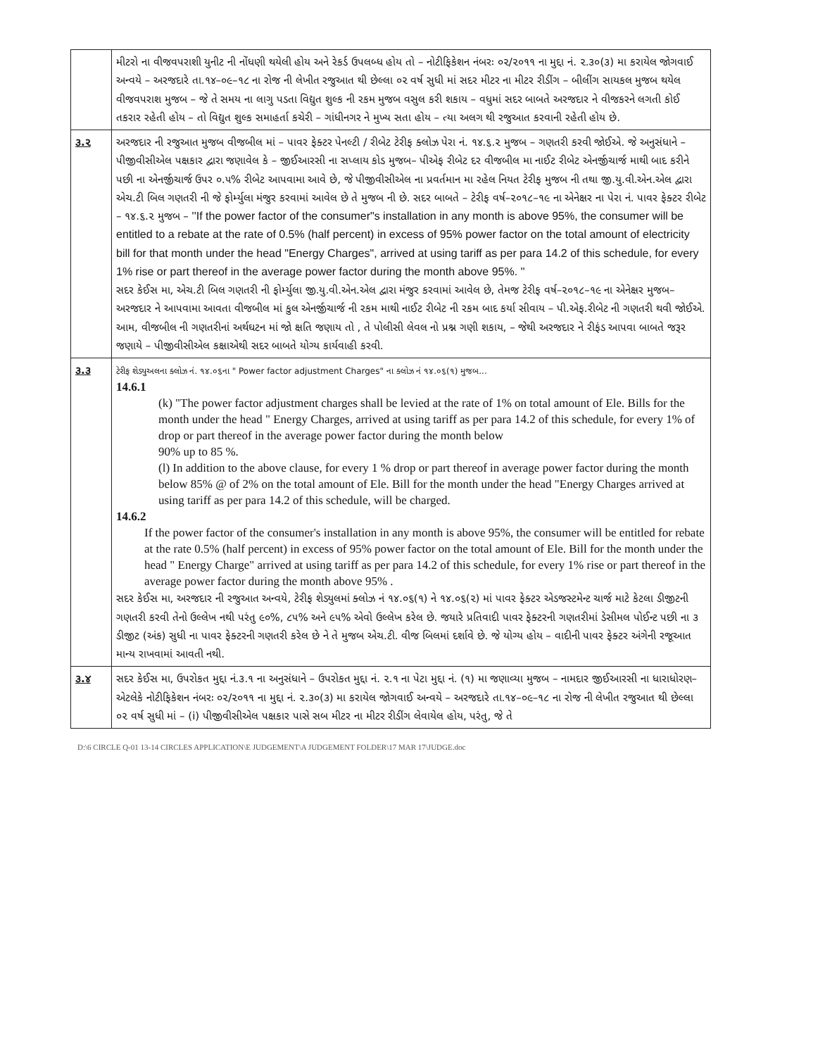| | મીટરો ના વીજવપરાશી યુનીટ ની નોંધણી થયેલી હોય અને રેકર્ડ ઉપલબ્ધ હોય તો – નોટીફિકેશન નંબરઃ ૦૨/૨૦૧૧ ના મુદ્દા નં. ૨.૩૦(૩) મા કરાયેલ જોગવાઈ અન્વયે – અરજદારે તા.૧૪–૦૯–૧૮ ના રોજ ની લેખીત રજુઆત થી છેલ્લા ૦૨ વર્ષ સુધી માં સદર મીટર ના મીટર રીડીંગ – બીલીંગ સાયકલ મુજબ થયેલ વીજવપરાશ મુજબ – જે તે સમય ના લાગુ પડતા વિદ્યુત શુલ્ક ની રકમ મુજબ વસુલ કરી શકાય – વધુમાં સદર બાબતે અરજદાર ને વીજકરને લગતી કોઈ તકરાર રહેતી હોય – તો વિદ્યુત શુલ્ક સમાહર્તા કચેરી – ગાંધીનગર ને મુખ્ય સતા હોય – ત્યા અલગ થી રજુઆત કરવાની રહેતી હોય છે. |
| ૩.૨ | અરજદાર ની રજુઆત મુજબ વીજબીલ માં – પાવર ફેક્ટર પેનલ્ટી / રીબેટ ટેરીફ ક્લોઝ પેરા નં. ૧૪.૬.૨ મુજબ – ગણતરી કરવી જોઈએ. જે અનુસંધાને – પીજીવીસીએલ પક્ષકાર દ્વારા જણાવેલ કે – જીઈઆરસી ના સપ્લાય કોડ મુજબ– પીએફ રીબેટ દર વીજબીલ મા નાઈટ રીબેટ એનર્જીચાર્જ માથી બાદ કરીને પછી ના એનર્જીચાર્જ ઉપર ૦.૫% રીબેટ આપવામા આવે છે, જે પીજીવીસીએલ ના પ્રવર્તમાન મા રહેલ નિયત ટેરીફ મુજબ ની તથા જી.યુ.વી.એન.એલ દ્વારા એચ.ટી બિલ ગણતરી ની જે ફોર્મ્યુલા મંજુર કરવામાં આવેલ છે તે મુજબ ની છે. સદર બાબતે – ટેરીફ વર્ષ–૨૦૧૮–૧૯ ના એનેક્ષર ના પેરા નં. પાવર ફેક્ટર રીબેટ – ૧૪.૬.૨ મુજબ – ''If the power factor of the consumer"s installation in any month is above 95%, the consumer will be entitled to a rebate at the rate of 0.5% (half percent) in excess of 95% power factor on the total amount of electricity bill for that month under the head "Energy Charges", arrived at using tariff as per para 14.2 of this schedule, for every 1% rise or part thereof in the average power factor during the month above 95%. '' સદર કેઈસ મા, એચ.ટી બિલ ગણતરી ની ફોર્મ્યુલા જી.યુ.વી.એન.એલ દ્વારા મંજુર કરવામાં આવેલ છે, તેમજ ટેરીફ વર્ષ–૨૦૧૮–૧૯ ના એનેક્ષર મુજબ– અરજદાર ને આપવામા આવતા વીજબીલ માં કુલ એનર્જીચાર્જ ની રકમ માથી નાઈટ રીબેટ ની રકમ બાદ કર્યા સીવાય – પી.એફ.રીબેટ ની ગણતરી થવી જોઈએ. આમ, વીજબીલ ની ગણતરીનાં અર્થઘટન માં જો ક્ષતિ જણાય તો , તે પોલીસી લેવલ નો પ્રશ્ન ગણી શકાય, – જેથી અરજદાર ને રીફંડ આપવા બાબતે જરૂર જણાયે – પીજીવીસીએલ કક્ષાએથી સદર બાબતે યોગ્ય કાર્યવાહી કરવી. |
| ૩.૩ | ટેરીફ શેડ્યુઅલના ક્લોઝ નં. ૧૪.૦૬ના " Power factor adjustment Charges" ના ક્લોઝ નં ૧૪.૦૬(૧) મુજબ... 14.6.1 (k) "The power factor adjustment charges shall be levied at the rate of 1% on total amount of Ele. Bills for the month under the head " Energy Charges, arrived at using tariff as per para 14.2 of this schedule, for every 1% of drop or part thereof in the average power factor during the month below 90% up to 85 %. (l) In addition to the above clause, for every 1 % drop or part thereof in average power factor during the month below 85% @ of 2% on the total amount of Ele. Bill for the month under the head "Energy Charges arrived at using tariff as per para 14.2 of this schedule, will be charged. 14.6.2 If the power factor of the consumer's installation in any month is above 95%, the consumer will be entitled for rebate at the rate 0.5% (half percent) in excess of 95% power factor on the total amount of Ele. Bill for the month under the head " Energy Charge" arrived at using tariff as per para 14.2 of this schedule, for every 1% rise or part thereof in the average power factor during the month above 95% . સદર કેઈસ મા, અરજદાર ની રજુઆત અન્વયે, ટેરીફ શેડ્યુલમાં ક્લોઝ નં ૧૪.૦૬(૧) ને ૧૪.૦૬(૨) માં પાવર ફેક્ટર એડજસ્ટમેન્ટ ચાર્જ માટે કેટલા ડીજીટની ગણતરી કરવી તેનો ઉલ્લેખ નથી પરંતુ ૯૦%, ૮૫% અને ૯૫% એવો ઉલ્લેખ કરેલ છે. જયારે પ્રતિવાદી પાવર ફેક્ટરની ગણતરીમાં ડેસીમલ પોઈન્ટ પછી ના ૩ ડીજીટ (અંક) સુધી ના પાવર ફેક્ટરની ગણતરી કરેલ છે ને તે મુજબ એચ.ટી. વીજ બિલમાં દર્શાવે છે. જે યોગ્ય હોય – વાદીની પાવર ફેક્ટર અંગેની રજૂઆત માન્ય રાખવામાં આવતી નથી. |
| ૩.૪ | સદર કેઈસ મા, ઉપરોકત મુદ્દા નં.૩.૧ ના અનુસંધાને – ઉપરોકત મુદ્દા નં. ૨.૧ ના પેટા મુદ્દા નં. (૧) મા જણાવ્યા મુજબ – નામદાર જીઈઆરસી ના ધારાધોરણ– એટલેકે નોટીફિકેશન નંબરઃ ૦૨/૨૦૧૧ ના મુદ્દા નં. ૨.૩૦(૩) મા કરાયેલ જોગવાઈ અન્વયે – અરજદારે તા.૧૪–૦૯–૧૮ ના રોજ ની લેખીત રજુઆત થી છેલ્લા ૦૨ વર્ષ સુધી માં – (i) પીજીવીસીએલ પક્ષકાર પાસે સબ મીટર ના મીટર રીડીંગ લેવાયેલ હોય, પરંતુ, જે તે |
D:\6 CIRCLE Q-01 13-14 CIRCLES APPLICATION\E JUDGEMENT\A JUDGEMENT FOLDER\17 MAR 17\JUDGE.doc